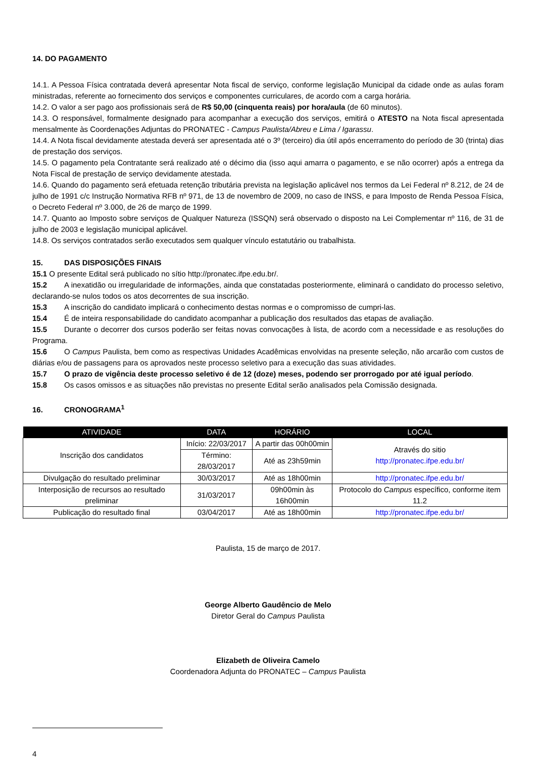14. DO PAGAMENTO
14.1. A Pessoa Física contratada deverá apresentar Nota fiscal de serviço, conforme legislação Municipal da cidade onde as aulas foram ministradas, referente ao fornecimento dos serviços e componentes curriculares, de acordo com a carga horária.
14.2. O valor a ser pago aos profissionais será de R$ 50,00 (cinquenta reais) por hora/aula (de 60 minutos).
14.3. O responsável, formalmente designado para acompanhar a execução dos serviços, emitirá o ATESTO na Nota fiscal apresentada mensalmente às Coordenações Adjuntas do PRONATEC - Campus Paulista/Abreu e Lima / Igarassu.
14.4. A Nota fiscal devidamente atestada deverá ser apresentada até o 3º (terceiro) dia útil após encerramento do período de 30 (trinta) dias de prestação dos serviços.
14.5. O pagamento pela Contratante será realizado até o décimo dia (isso aqui amarra o pagamento, e se não ocorrer) após a entrega da Nota Fiscal de prestação de serviço devidamente atestada.
14.6. Quando do pagamento será efetuada retenção tributária prevista na legislação aplicável nos termos da Lei Federal nº 8.212, de 24 de julho de 1991 c/c Instrução Normativa RFB nº 971, de 13 de novembro de 2009, no caso de INSS, e para Imposto de Renda Pessoa Física, o Decreto Federal nº 3.000, de 26 de março de 1999.
14.7. Quanto ao Imposto sobre serviços de Qualquer Natureza (ISSQN) será observado o disposto na Lei Complementar nº 116, de 31 de julho de 2003 e legislação municipal aplicável.
14.8. Os serviços contratados serão executados sem qualquer vínculo estatutário ou trabalhista.
15. DAS DISPOSIÇÕES FINAIS
15.1 O presente Edital será publicado no sítio http://pronatec.ifpe.edu.br/.
15.2 A inexatidão ou irregularidade de informações, ainda que constatadas posteriormente, eliminará o candidato do processo seletivo, declarando-se nulos todos os atos decorrentes de sua inscrição.
15.3 A inscrição do candidato implicará o conhecimento destas normas e o compromisso de cumpri-las.
15.4 É de inteira responsabilidade do candidato acompanhar a publicação dos resultados das etapas de avaliação.
15.5 Durante o decorrer dos cursos poderão ser feitas novas convocações à lista, de acordo com a necessidade e as resoluções do Programa.
15.6 O Campus Paulista, bem como as respectivas Unidades Acadêmicas envolvidas na presente seleção, não arcarão com custos de diárias e/ou de passagens para os aprovados neste processo seletivo para a execução das suas atividades.
15.7 O prazo de vigência deste processo seletivo é de 12 (doze) meses, podendo ser prorrogado por até igual período.
15.8 Os casos omissos e as situações não previstas no presente Edital serão analisados pela Comissão designada.
16. CRONOGRAMA<sup>1</sup>
| ATIVIDADE | DATA | HORÁRIO | LOCAL |
| --- | --- | --- | --- |
| Inscrição dos candidatos | Início: 22/03/2017 | A partir das 00h00min | Através do sitio http://pronatec.ifpe.edu.br/ |
| | Término: 28/03/2017 | Até as 23h59min | |
| Divulgação do resultado preliminar | 30/03/2017 | Até as 18h00min | http://pronatec.ifpe.edu.br/ |
| Interposição de recursos ao resultado preliminar | 31/03/2017 | 09h00min às 16h00min | Protocolo do Campus específico, conforme item 11.2 |
| Publicação do resultado final | 03/04/2017 | Até as 18h00min | http://pronatec.ifpe.edu.br/ |
Paulista, 15 de março de 2017.
George Alberto Gaudêncio de Melo
Diretor Geral do Campus Paulista
Elizabeth de Oliveira Camelo
Coordenadora Adjunta do PRONATEC – Campus Paulista
4